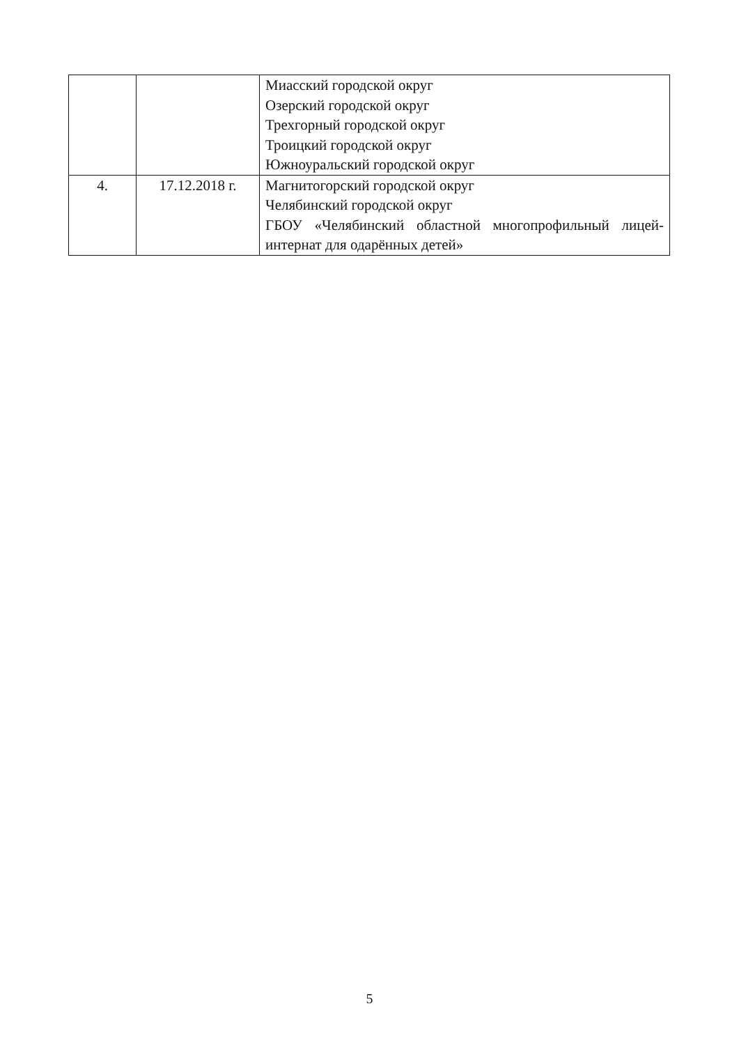| | | Миасский городской округ Озерский городской округ Трехгорный городской округ Троицкий городской округ Южноуральский городской округ |
| 4. | 17.12.2018 г. | Магнитогорский городской округ Челябинский городской округ ГБОУ «Челябинский областной многопрофильный лицей-интернат для одарённых детей» |
5